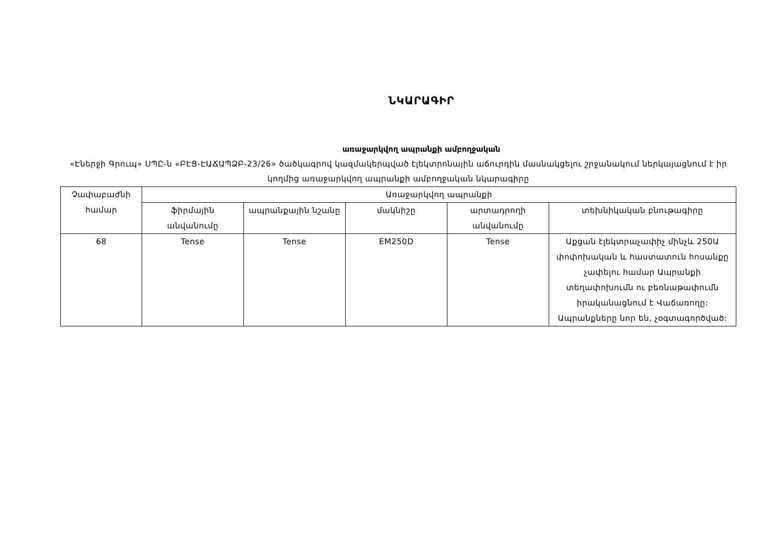ՆԿԱՐԱԳԻՐ
առաջարկվող ապրանքի ամբողջական
«Էներջի Գրուպ» ՍՊԸ-ն «ԲԷՑ-ԷԱՃԱՊՁԲ-23/26» ծածկագրով կազմակերպված էլեկտրոնային աճուրդին մասնակցելու շրջանակում ներկայացնում է իր կողմից առաջարկվող ապրանքի ամբողջական նկարագիրը
| Չափաբաժնի համար | Առաջարկվող ապրանքի | | | | |
| --- | --- | --- | --- | --- | --- |
| | ֆիրմային անվանումը | ապրանքային նշանը | մակնիշը | արտադրողի անվանումը | տեխնիկական բնութագիրը |
| 68 | Tense | Tense | EM250D | Tense | Աքցան էլեկտրաչափիչ մինչև 250Ա փոփոխական և հաստատուն հոսանքը չափելու համար Ապրանքի տեղափոխումն ու բեռնաթափումն իրականացնում է Վաճառողը: Ապրանքները նոր են, չօգտագործված: |